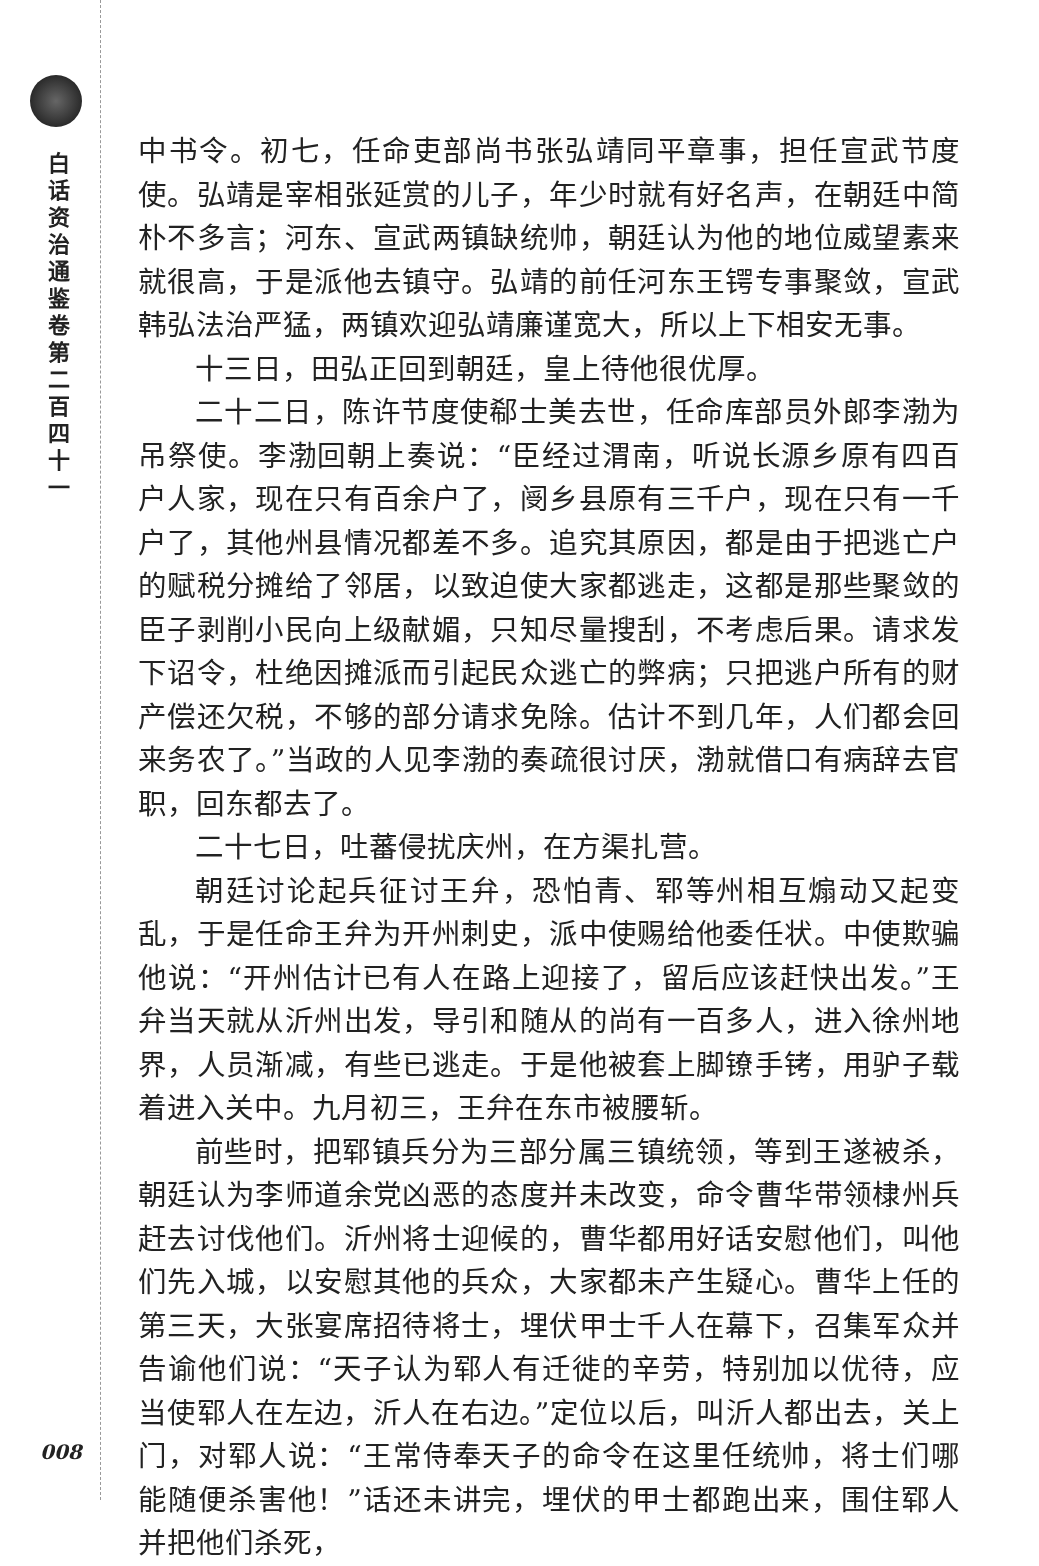白话资治通鉴卷第二百四十一
008
中书令。初七，任命吏部尚书张弘靖同平章事，担任宣武节度使。弘靖是宰相张延赏的儿子，年少时就有好名声，在朝廷中简朴不多言；河东、宣武两镇缺统帅，朝廷认为他的地位威望素来就很高，于是派他去镇守。弘靖的前任河东王锷专事聚敛，宣武韩弘法治严猛，两镇欢迎弘靖廉谨宽大，所以上下相安无事。
十三日，田弘正回到朝廷，皇上待他很优厚。
二十二日，陈许节度使郗士美去世，任命库部员外郎李渤为吊祭使。李渤回朝上奏说：“臣经过渭南，听说长源乡原有四百户人家，现在只有百余户了，阌乡县原有三千户，现在只有一千户了，其他州县情况都差不多。追究其原因，都是由于把逃亡户的赋税分摊给了邻居，以致迫使大家都逃走，这都是那些聚敛的臣子剥削小民向上级献媚，只知尽量搜刮，不考虑后果。请求发下诏令，杜绝因摊派而引起民众逃亡的弊病；只把逃户所有的财产偿还欠税，不够的部分请求免除。估计不到几年，人们都会回来务农了。”当政的人见李渤的奏疏很讨厌，渤就借口有病辞去官职，回东都去了。
二十七日，吐蕃侵扰庆州，在方渠扎营。
朝廷讨论起兵征讨王弁，恐怕青、郓等州相互煽动又起变乱，于是任命王弁为开州刺史，派中使赐给他委任状。中使欺骗他说：“开州估计已有人在路上迎接了，留后应该赶快出发。”王弁当天就从沂州出发，导引和随从的尚有一百多人，进入徐州地界，人员渐减，有些已逃走。于是他被套上脚镣手铐，用驴子载着进入关中。九月初三，王弁在东市被腰斩。
前些时，把郓镇兵分为三部分属三镇统领，等到王遂被杀，朝廷认为李师道余党凶恶的态度并未改变，命令曹华带领棣州兵赶去讨伐他们。沂州将士迎候的，曹华都用好话安慰他们，叫他们先入城，以安慰其他的兵众，大家都未产生疑心。曹华上任的第三天，大张宴席招待将士，埋伏甲士千人在幕下，召集军众并告谕他们说：“天子认为郓人有迁徙的辛劳，特别加以优待，应当使郓人在左边，沂人在右边。”定位以后，叫沂人都出去，关上门，对郓人说：“王常侍奉天子的命令在这里任统帅，将士们哪能随便杀害他！”话还未讲完，埋伏的甲士都跑出来，围住郓人并把他们杀死，